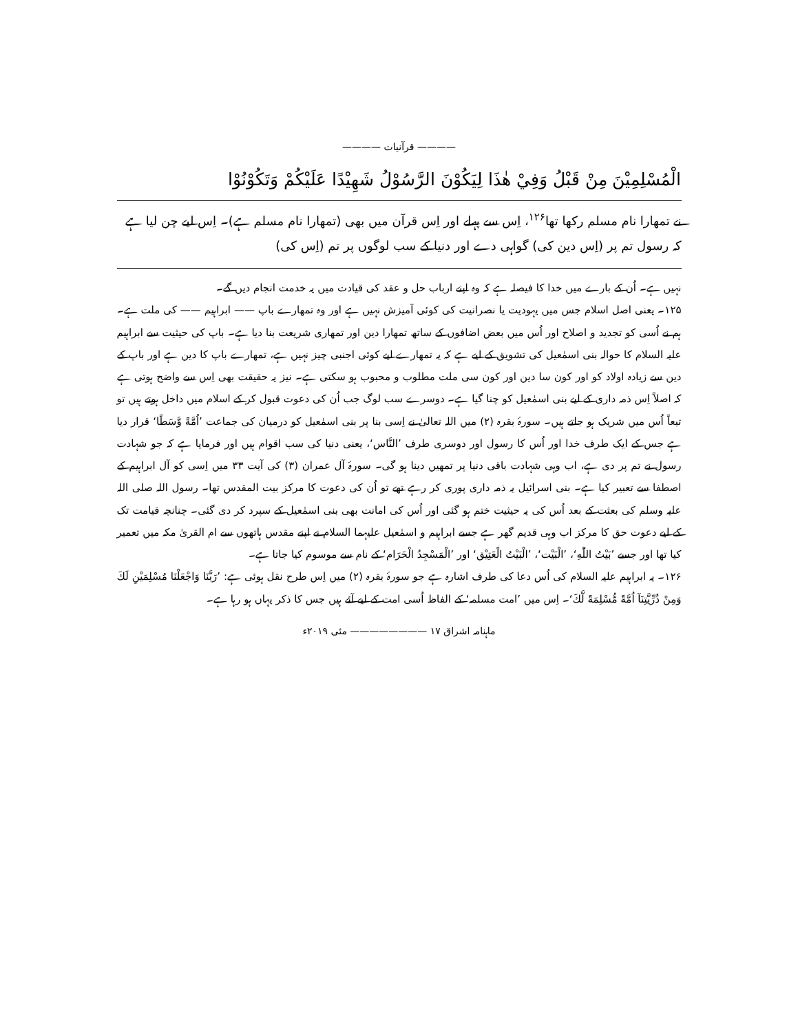———— قرآنیات ————
الْمُسْلِمِيْنَ مِنْ قَبْلُ وَفِيْ هٰذَا لِيَكُوْنَ الرَّسُوْلُ شَهِيْدًا عَلَيْكُمْ وَتَكُوْنُوْا
نے تمھارا نام مسلم رکھا تھا<sup>۱۲۶</sup>، اِس سے پہلے اور اِس قرآن میں بھی (تمھارا نام مسلم ہے)۔ اِس لیے چن لیا ہے کہ رسول تم پر (اِس دین کی) گواہی دے اور دنیا کے سب لوگوں پر تم (اِس کی)
نہیں ہے۔ اُن کے بارے میں خدا کا فیصلہ ہے کہ وہ اپنے ارباب حل و عقد کی قیادت میں یہ خدمت انجام دیں گے۔
۱۲۵۔ یعنی اصل اسلام جس میں یہودیت یا نصرانیت کی کوئی آمیزش نہیں ہے اور وہ تمھارے باپ —— ابراہیم —— کی ملت ہے۔ ہم نے اُسی کو تجدید و اصلاح اور اُس میں بعض اضافوں کے ساتھ تمھارا دین اور تمھاری شریعت بنا دیا ہے۔ باپ کی حیثیت سے ابراہیم علیہ السلام کا حوالہ بنی اسمٰعیل کی تشویق کے لیے ہے کہ یہ تمھارے لیے کوئی اجنبی چیز نہیں ہے، تمھارے باپ کا دین ہے اور باپ کے دین سے زیادہ اولاد کو اور کون سا دین اور کون سی ملت مطلوب و محبوب ہو سکتی ہے۔ نیز یہ حقیقت بھی اِس سے واضح ہوتی ہے کہ اصلاً اِس ذمہ داری کے لیے بنی اسمٰعیل کو چنا گیا ہے۔ دوسرے سب لوگ جب اُن کی دعوت قبول کر کے اسلام میں داخل ہوتے ہیں تو تبعاً اُس میں شریک ہو جاتے ہیں۔ سورۂ بقرہ (۲) میں اللہ تعالیٰ نے اِسی بنا پر بنی اسمٰعیل کو درمیان کی جماعت ’اُمَّةً وَّسَطًا‘ قرار دیا ہے جس کے ایک طرف خدا اور اُس کا رسول اور دوسری طرف ’النَّاس‘، یعنی دنیا کی سب اقوام ہیں اور فرمایا ہے کہ جو شہادت رسول نے تم پر دی ہے، اب وہی شہادت باقی دنیا پر تمھیں دینا ہو گی۔ سورۂ آل عمران (۳) کی آیت ۳۳ میں اِسی کو آل ابراہیم کے اصطفا سے تعبیر کیا ہے۔ بنی اسرائیل یہ ذمہ داری پوری کر رہے تھے تو اُن کی دعوت کا مرکز بیت المقدس تھا۔ رسول اللہ صلی اللہ علیہ وسلم کی بعثت کے بعد اُس کی یہ حیثیت ختم ہو گئی اور اُس کی امانت بھی بنی اسمٰعیل کے سپرد کر دی گئی۔ چنانچہ قیامت تک کے لیے دعوت حق کا مرکز اب وہی قدیم گھر ہے جسے ابراہیم و اسمٰعیل علیہما السلام نے اپنے مقدس ہاتھوں سے ام القریٰ مکہ میں تعمیر کیا تھا اور جسے ’بَيْتُ اللّٰهِ‘، ’الْبَيْت‘، ’الْبَيْتُ الْعَتِيْق‘ اور ’الْمَسْجِدُ الْحَرَام‘ کے نام سے موسوم کیا جاتا ہے۔
۱۲۶۔ یہ ابراہیم علیہ السلام کی اُس دعا کی طرف اشارہ ہے جو سورۂ بقرہ (۲) میں اِس طرح نقل ہوئی ہے: ’رَبَّنَا وَاجْعَلْنَا مُسْلِمَيْنِ لَكَ وَمِنْ ذُرِّيَّتِنَآ اُمَّةً مُّسْلِمَةً لَّكَ‘۔ اِس میں ’امت مسلمہ‘ کے الفاظ اُسی امت کے لیے آئے ہیں جس کا ذکر یہاں ہو رہا ہے۔
ماہنامہ اشراق ۱۷ ———————— مئی ۲۰۱۹ء